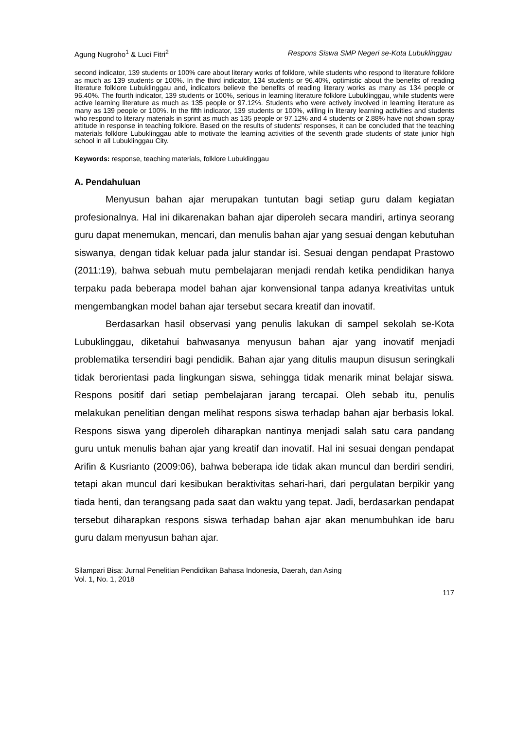Agung Nugroho<sup>1</sup> & Luci Fitri<sup>2</sup> Respons Siswa SMP Negeri se-Kota Lubuklinggau
second indicator, 139 students or 100% care about literary works of folklore, while students who respond to literature folklore as much as 139 students or 100%. In the third indicator, 134 students or 96.40%, optimistic about the benefits of reading literature folklore Lubuklinggau and, indicators believe the benefits of reading literary works as many as 134 people or 96.40%. The fourth indicator, 139 students or 100%, serious in learning literature folklore Lubuklinggau, while students were active learning literature as much as 135 people or 97.12%. Students who were actively involved in learning literature as many as 139 people or 100%. In the fifth indicator, 139 students or 100%, willing in literary learning activities and students who respond to literary materials in sprint as much as 135 people or 97.12% and 4 students or 2.88% have not shown spray attitude in response in teaching folklore. Based on the results of students’ responses, it can be concluded that the teaching materials folklore Lubuklinggau able to motivate the learning activities of the seventh grade students of state junior high school in all Lubuklinggau City.
Keywords: response, teaching materials, folklore Lubuklinggau
A. Pendahuluan
Menyusun bahan ajar merupakan tuntutan bagi setiap guru dalam kegiatan profesionalnya. Hal ini dikarenakan bahan ajar diperoleh secara mandiri, artinya seorang guru dapat menemukan, mencari, dan menulis bahan ajar yang sesuai dengan kebutuhan siswanya, dengan tidak keluar pada jalur standar isi. Sesuai dengan pendapat Prastowo (2011:19), bahwa sebuah mutu pembelajaran menjadi rendah ketika pendidikan hanya terpaku pada beberapa model bahan ajar konvensional tanpa adanya kreativitas untuk mengembangkan model bahan ajar tersebut secara kreatif dan inovatif.
Berdasarkan hasil observasi yang penulis lakukan di sampel sekolah se-Kota Lubuklinggau, diketahui bahwasanya menyusun bahan ajar yang inovatif menjadi problematika tersendiri bagi pendidik. Bahan ajar yang ditulis maupun disusun seringkali tidak berorientasi pada lingkungan siswa, sehingga tidak menarik minat belajar siswa. Respons positif dari setiap pembelajaran jarang tercapai. Oleh sebab itu, penulis melakukan penelitian dengan melihat respons siswa terhadap bahan ajar berbasis lokal. Respons siswa yang diperoleh diharapkan nantinya menjadi salah satu cara pandang guru untuk menulis bahan ajar yang kreatif dan inovatif. Hal ini sesuai dengan pendapat Arifin & Kusrianto (2009:06), bahwa beberapa ide tidak akan muncul dan berdiri sendiri, tetapi akan muncul dari kesibukan beraktivitas sehari-hari, dari pergulatan berpikir yang tiada henti, dan terangsang pada saat dan waktu yang tepat. Jadi, berdasarkan pendapat tersebut diharapkan respons siswa terhadap bahan ajar akan menumbuhkan ide baru guru dalam menyusun bahan ajar.
Silampari Bisa: Jurnal Penelitian Pendidikan Bahasa Indonesia, Daerah, dan Asing
Vol. 1, No. 1, 2018
117